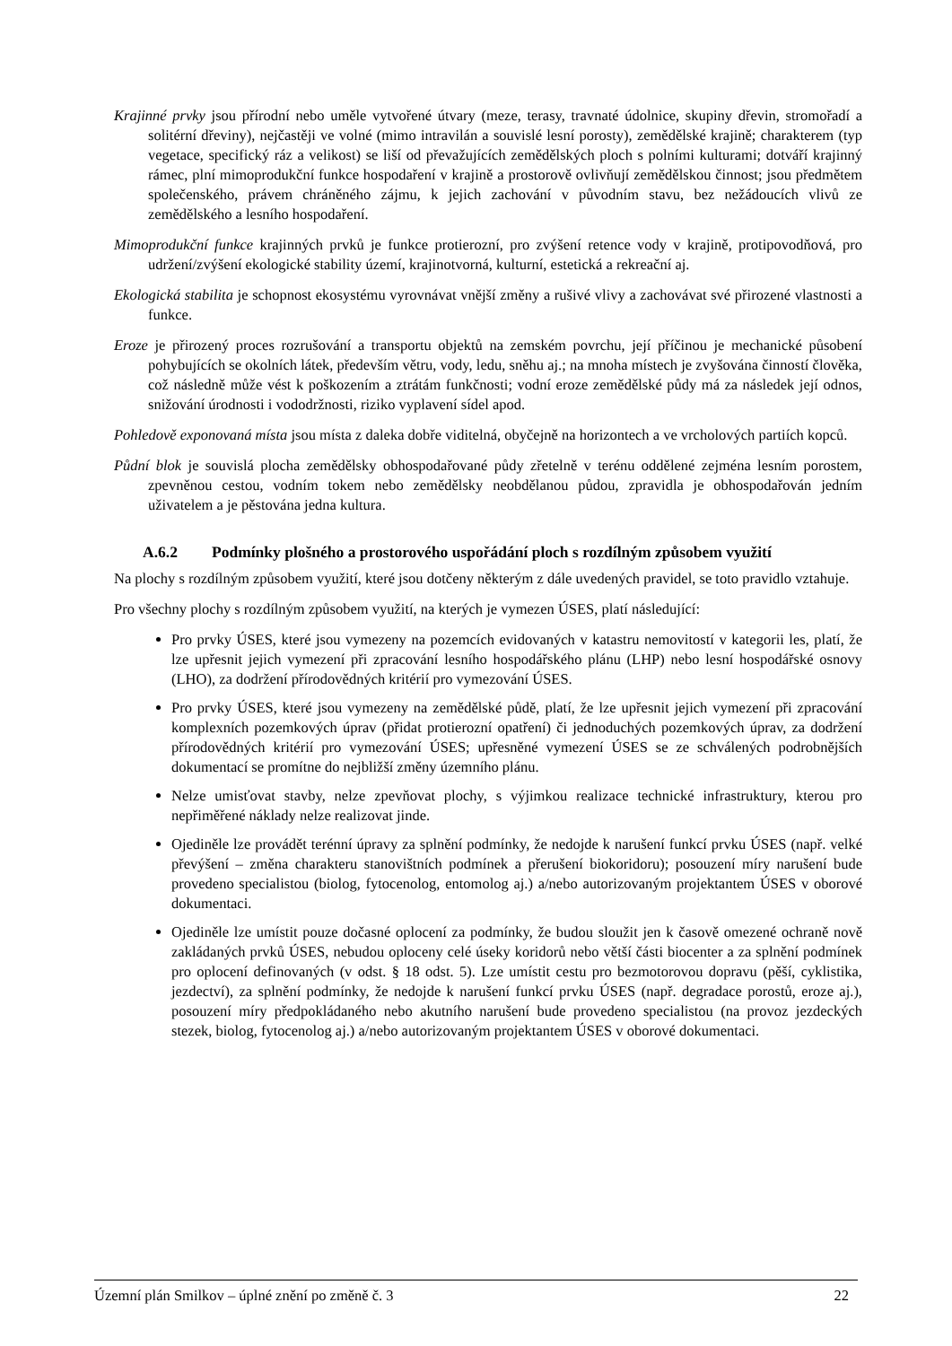Krajinné prvky jsou přírodní nebo uměle vytvořené útvary (meze, terasy, travnaté údolnice, skupiny dřevin, stromořadí a solitérní dřeviny), nejčastěji ve volné (mimo intravilán a souvislé lesní porosty), zemědělské krajině; charakterem (typ vegetace, specifický ráz a velikost) se liší od převažujících zemědělských ploch s polními kulturami; dotváří krajinný rámec, plní mimoprodukční funkce hospodaření v krajině a prostorově ovlivňují zemědělskou činnost; jsou předmětem společenského, právem chráněného zájmu, k jejich zachování v původním stavu, bez nežádoucích vlivů ze zemědělského a lesního hospodaření.
Mimoprodukční funkce krajinných prvků je funkce protierozní, pro zvýšení retence vody v krajině, protipovodňová, pro udržení/zvýšení ekologické stability území, krajinotvorná, kulturní, estetická a rekreační aj.
Ekologická stabilita je schopnost ekosystému vyrovnávat vnější změny a rušivé vlivy a zachovávat své přirozené vlastnosti a funkce.
Eroze je přirozený proces rozrušování a transportu objektů na zemském povrchu, její příčinou je mechanické působení pohybujících se okolních látek, především větru, vody, ledu, sněhu aj.; na mnoha místech je zvyšována činností člověka, což následně může vést k poškozením a ztrátám funkčnosti; vodní eroze zemědělské půdy má za následek její odnos, snižování úrodnosti i vododržnosti, riziko vyplavení sídel apod.
Pohledově exponovaná místa jsou místa z daleka dobře viditelná, obyčejně na horizontech a ve vrcholových partiích kopců.
Půdní blok je souvislá plocha zemědělsky obhospodařované půdy zřetelně v terénu oddělené zejména lesním porostem, zpevněnou cestou, vodním tokem nebo zemědělsky neobdělanou půdou, zpravidla je obhospodařován jedním uživatelem a je pěstována jedna kultura.
A.6.2 Podmínky plošného a prostorového uspořádání ploch s rozdílným způsobem využití
Na plochy s rozdílným způsobem využití, které jsou dotčeny některým z dále uvedených pravidel, se toto pravidlo vztahuje.
Pro všechny plochy s rozdílným způsobem využití, na kterých je vymezen ÚSES, platí následující:
Pro prvky ÚSES, které jsou vymezeny na pozemcích evidovaných v katastru nemovitostí v kategorii les, platí, že lze upřesnit jejich vymezení při zpracování lesního hospodářského plánu (LHP) nebo lesní hospodářské osnovy (LHO), za dodržení přírodovědných kritérií pro vymezování ÚSES.
Pro prvky ÚSES, které jsou vymezeny na zemědělské půdě, platí, že lze upřesnit jejich vymezení při zpracování komplexních pozemkových úprav (přidat protierozní opatření) či jednoduchých pozemkových úprav, za dodržení přírodovědných kritérií pro vymezování ÚSES; upřesněné vymezení ÚSES se ze schválených podrobnějších dokumentací se promítne do nejbližší změny územního plánu.
Nelze umisťovat stavby, nelze zpevňovat plochy, s výjimkou realizace technické infrastruktury, kterou pro nepřiměřené náklady nelze realizovat jinde.
Ojediněle lze provádět terénní úpravy za splnění podmínky, že nedojde k narušení funkcí prvku ÚSES (např. velké převýšení – změna charakteru stanovištních podmínek a přerušení biokoridoru); posouzení míry narušení bude provedeno specialistou (biolog, fytocenolog, entomolog aj.) a/nebo autorizovaným projektantem ÚSES v oborové dokumentaci.
Ojediněle lze umístit pouze dočasné oplocení za podmínky, že budou sloužit jen k časově omezené ochraně nově zakládaných prvků ÚSES, nebudou oploceny celé úseky koridorů nebo větší části biocenter a za splnění podmínek pro oplocení definovaných (v odst. § 18 odst. 5). Lze umístit cestu pro bezmotorovou dopravu (pěší, cyklistika, jezdectví), za splnění podmínky, že nedojde k narušení funkcí prvku ÚSES (např. degradace porostů, eroze aj.), posouzení míry předpokládaného nebo akutního narušení bude provedeno specialistou (na provoz jezdeckých stezek, biolog, fytocenolog aj.) a/nebo autorizovaným projektantem ÚSES v oborové dokumentaci.
Územní plán Smilkov – úplné znění po změně č. 3 22